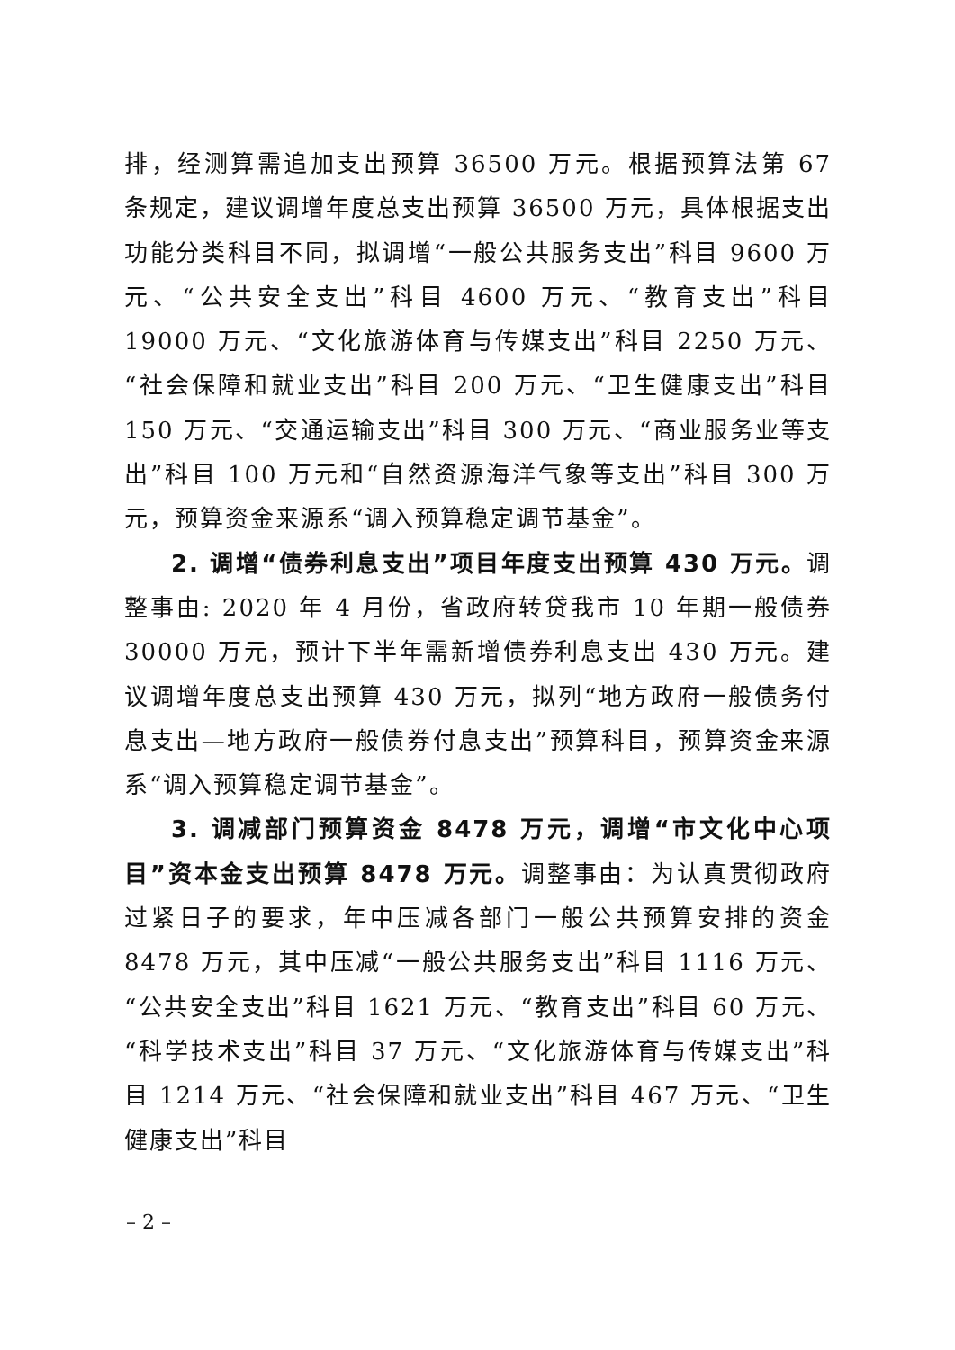排，经测算需追加支出预算 36500 万元。根据预算法第 67 条规定，建议调增年度总支出预算 36500 万元，具体根据支出功能分类科目不同，拟调增“一般公共服务支出”科目 9600 万元、“公共安全支出”科目 4600 万元、“教育支出”科目 19000 万元、“文化旅游体育与传媒支出”科目 2250 万元、“社会保障和就业支出”科目 200 万元、“卫生健康支出”科目 150 万元、“交通运输支出”科目 300 万元、“商业服务业等支出”科目 100 万元和“自然资源海洋气象等支出”科目 300 万元，预算资金来源系“调入预算稳定调节基金”。
2. 调增“债券利息支出”项目年度支出预算 430 万元。调整事由: 2020 年 4 月份，省政府转贷我市 10 年期一般债券 30000 万元，预计下半年需新增债券利息支出 430 万元。建议调增年度总支出预算 430 万元，拟列“地方政府一般债务付息支出—地方政府一般债券付息支出”预算科目，预算资金来源系“调入预算稳定调节基金”。
3. 调减部门预算资金 8478 万元，调增“市文化中心项目”资本金支出预算 8478 万元。调整事由：为认真贯彻政府过紧日子的要求，年中压减各部门一般公共预算安排的资金 8478 万元，其中压减“一般公共服务支出”科目 1116 万元、“公共安全支出”科目 1621 万元、“教育支出”科目 60 万元、“科学技术支出”科目 37 万元、“文化旅游体育与传媒支出”科目 1214 万元、“社会保障和就业支出”科目 467 万元、“卫生健康支出”科目
– 2 –